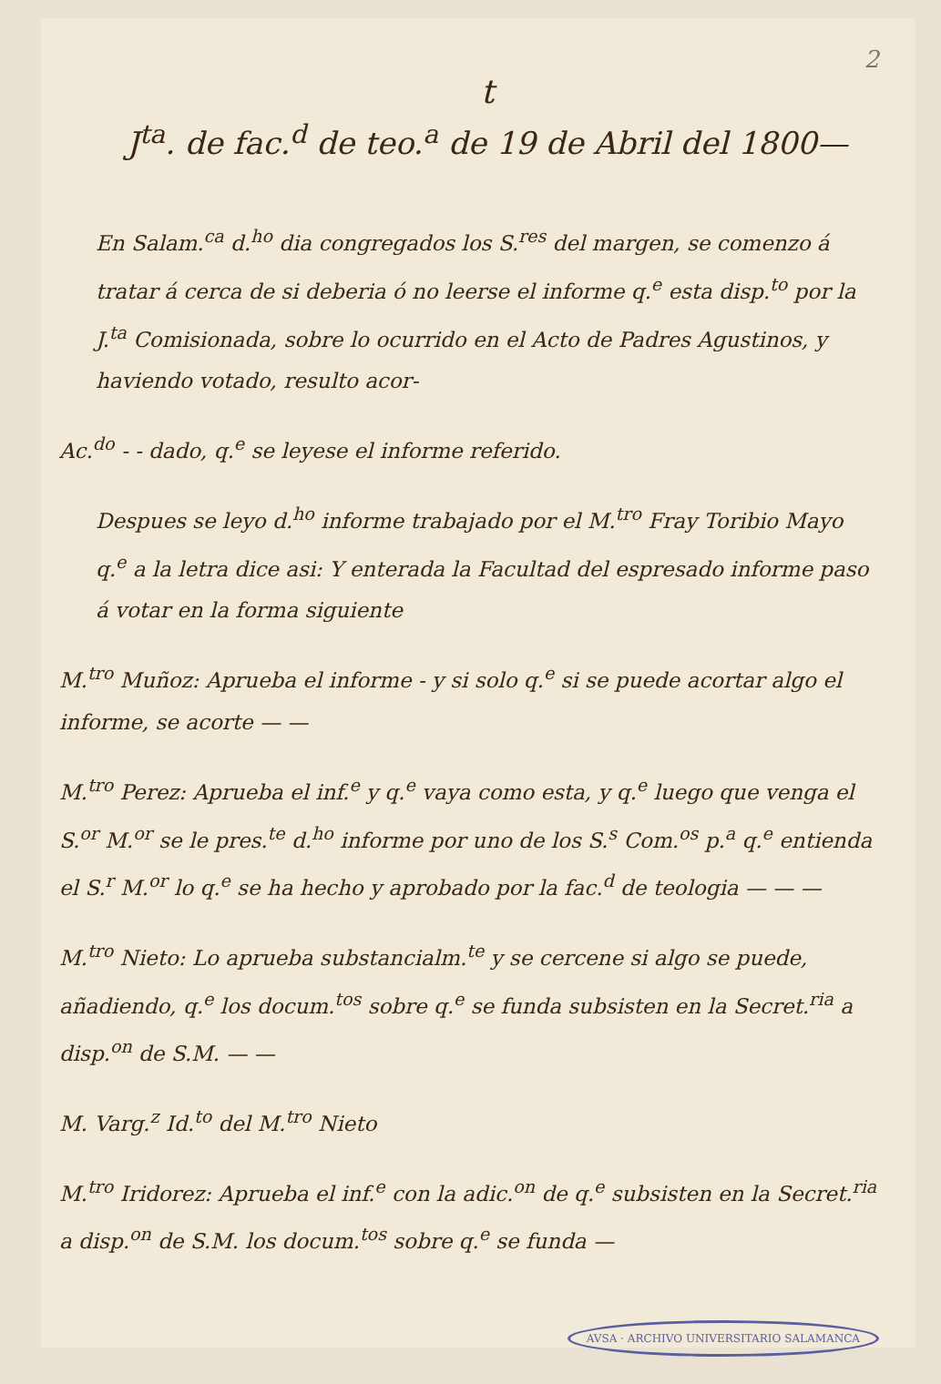2
t
J<sup>ta</sup>. de fac.<sup>d</sup> de teo.<sup>a</sup> de 19 de Abril del 1800—
En Salam.<sup>ca</sup> d.<sup>ho</sup> dia congregados los S.<sup>res</sup> del margen, se comenzo á tratar á cerca de si deberia ó no leerse el informe q.<sup>e</sup> esta disp.<sup>to</sup> por la J.<sup>ta</sup> Comisionada, sobre lo ocurrido en el Acto de Padres Agustinos, y haviendo votado, resulto acor-
Ac.<sup>do</sup> - - dado, q.<sup>e</sup> se leyese el informe referido.
Despues se leyo d.<sup>ho</sup> informe trabajado por el M.<sup>tro</sup> Fray Toribio Mayo q.<sup>e</sup> a la letra dice asi: Y enterada la Facultad del espresado informe paso á votar en la forma siguiente
M.<sup>tro</sup> Muñoz: Aprueba el informe - y si solo q.<sup>e</sup> si se puede acortar algo el informe, se acorte — —
M.<sup>tro</sup> Perez: Aprueba el inf.<sup>e</sup> y q.<sup>e</sup> vaya como esta, y q.<sup>e</sup> luego que venga el S.<sup>or</sup> M.<sup>or</sup> se le pres.<sup>te</sup> d.<sup>ho</sup> informe por uno de los S.<sup>s</sup> Com.<sup>os</sup> p.<sup>a</sup> q.<sup>e</sup> entienda el S.<sup>r</sup> M.<sup>or</sup> lo q.<sup>e</sup> se ha hecho y aprobado por la fac.<sup>d</sup> de teologia — — —
M.<sup>tro</sup> Nieto: Lo aprueba substancialm.<sup>te</sup> y se cercene si algo se puede, añadiendo, q.<sup>e</sup> los docum.<sup>tos</sup> sobre q.<sup>e</sup> se funda subsisten en la Secret.<sup>ria</sup> a disp.<sup>on</sup> de S.M. — —
M. Varg.<sup>z</sup> Id.<sup>to</sup> del M.<sup>tro</sup> Nieto
M.<sup>tro</sup> Iridorez: Aprueba el inf.<sup>e</sup> con la adic.<sup>on</sup> de q.<sup>e</sup> subsisten en la Secret.<sup>ria</sup> a disp.<sup>on</sup> de S.M. los docum.<sup>tos</sup> sobre q.<sup>e</sup> se funda —
AVSA · ARCHIVO UNIVERSITARIO SALAMANCA